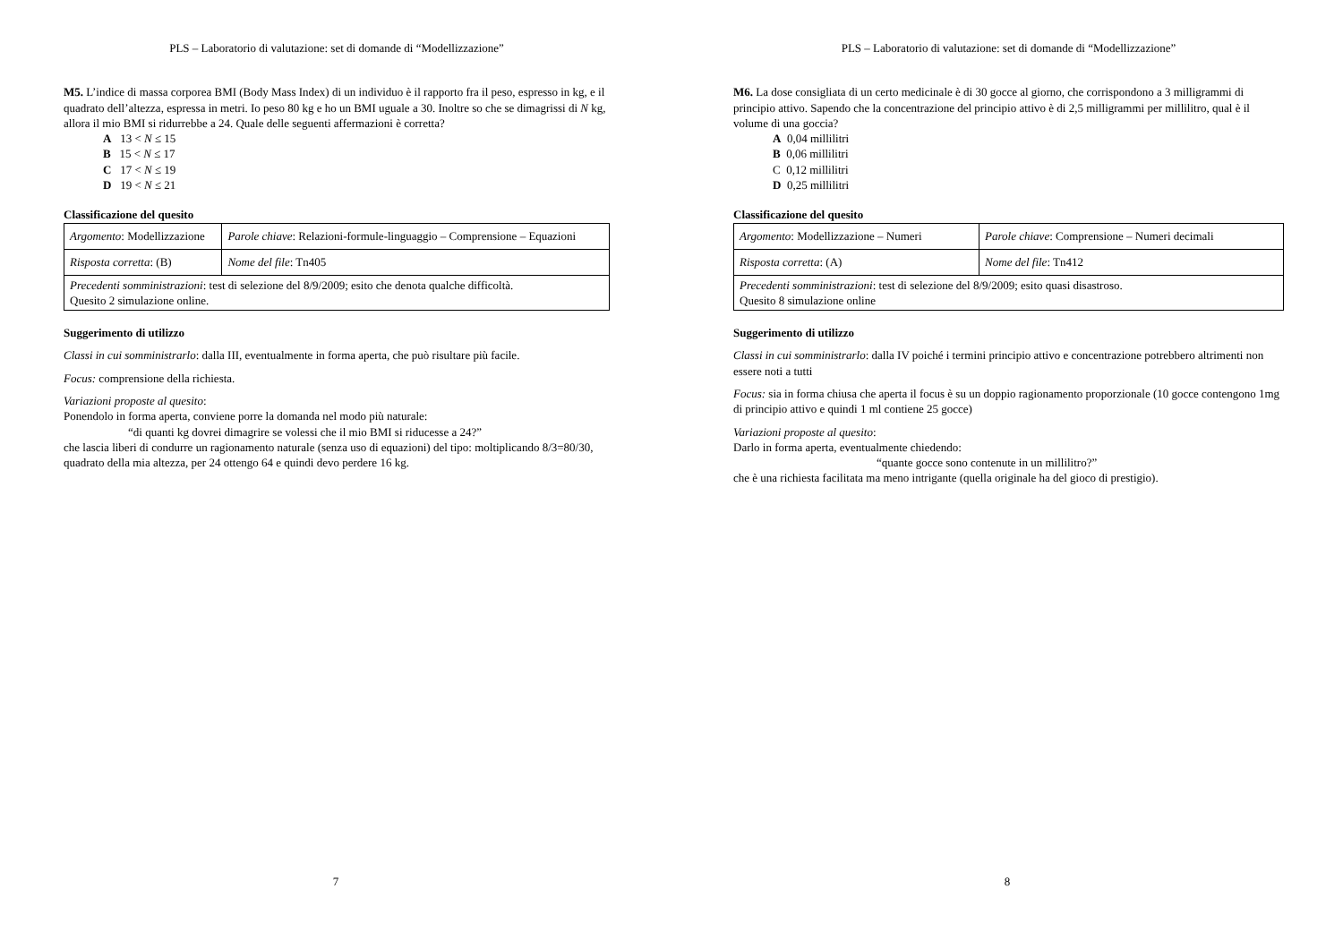PLS – Laboratorio di valutazione: set di domande di “Modellizzazione”
M5. L’indice di massa corporea BMI (Body Mass Index) di un individuo è il rapporto fra il peso, espresso in kg, e il quadrato dell’altezza, espressa in metri. Io peso 80 kg e ho un BMI uguale a 30. Inoltre so che se dimagrissi di N kg, allora il mio BMI si ridurrebbe a 24. Quale delle seguenti affermazioni è corretta?
A 13 < N ≤ 15
B 15 < N ≤ 17
C 17 < N ≤ 19
D 19 < N ≤ 21
Classificazione del quesito
| Argomento : Modellizzazione | Parole chiave : Relazioni-formule-linguaggio – Comprensione – Equazioni |
| Risposta corretta : (B) | Nome del file : Tn405 |
| Precedenti somministrazioni : test di selezione del 8/9/2009; esito che denota qualche difficoltà. Quesito 2 simulazione online. | |
Suggerimento di utilizzo
Classi in cui somministrarlo: dalla III, eventualmente in forma aperta, che può risultare più facile.
Focus: comprensione della richiesta.
Variazioni proposte al quesito:
Ponendolo in forma aperta, conviene porre la domanda nel modo più naturale:
“di quanti kg dovrei dimagrire se volessi che il mio BMI si riducesse a 24?”
che lascia liberi di condurre un ragionamento naturale (senza uso di equazioni) del tipo: moltiplicando 8/3=80/30, quadrato della mia altezza, per 24 ottengo 64 e quindi devo perdere 16 kg.
7
PLS – Laboratorio di valutazione: set di domande di “Modellizzazione”
M6. La dose consigliata di un certo medicinale è di 30 gocce al giorno, che corrispondono a 3 milligrammi di principio attivo. Sapendo che la concentrazione del principio attivo è di 2,5 milligrammi per millilitro, qual è il volume di una goccia?
A 0,04 millilitri
B 0,06 millilitri
C 0,12 millilitri
D 0,25 millilitri
Classificazione del quesito
| Argomento : Modellizzazione – Numeri | Parole chiave : Comprensione – Numeri decimali |
| Risposta corretta : (A) | Nome del file : Tn412 |
| Precedenti somministrazioni : test di selezione del 8/9/2009; esito quasi disastroso. Quesito 8 simulazione online | |
Suggerimento di utilizzo
Classi in cui somministrarlo: dalla IV poiché i termini principio attivo e concentrazione potrebbero altrimenti non essere noti a tutti
Focus: sia in forma chiusa che aperta il focus è su un doppio ragionamento proporzionale (10 gocce contengono 1mg di principio attivo e quindi 1 ml contiene 25 gocce)
Variazioni proposte al quesito:
Darlo in forma aperta, eventualmente chiedendo:
“quante gocce sono contenute in un millilitro?”
che è una richiesta facilitata ma meno intrigante (quella originale ha del gioco di prestigio).
8